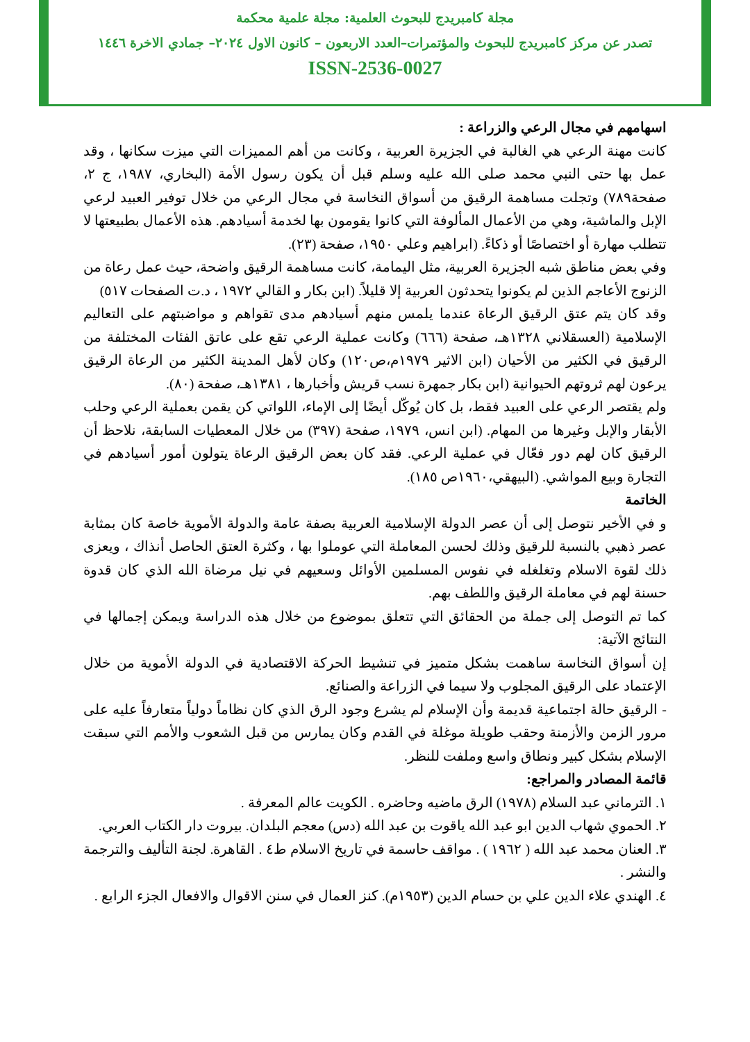مجلة كامبريدج للبحوث العلمية: مجلة علمية محكمة
تصدر عن مركز كامبريدج للبحوث والمؤتمرات–العدد الاربعون – كانون الاول ٢٠٢٤– جمادي الاخرة ١٤٤٦
ISSN-2536-0027
اسهامهم في مجال الرعي والزراعة :
كانت مهنة الرعي هي الغالبة في الجزيرة العربية ، وكانت من أهم المميزات التي ميزت سكانها ، وقد عمل بها حتى النبي محمد صلى الله عليه وسلم قبل أن يكون رسول الأمة (البخاري، ١٩٨٧، ج ٢، صفحة٧٨٩) وتجلت مساهمة الرقيق من أسواق النخاسة في مجال الرعي من خلال توفير العبيد لرعي الإبل والماشية، وهي من الأعمال المألوفة التي كانوا يقومون بها لخدمة أسيادهم. هذه الأعمال بطبيعتها لا تتطلب مهارة أو اختصاصًا أو ذكاءً. (ابراهيم وعلي ١٩٥٠، صفحة (٢٣).
وفي بعض مناطق شبه الجزيرة العربية، مثل اليمامة، كانت مساهمة الرقيق واضحة، حيث عمل رعاة من الزنوج الأعاجم الذين لم يكونوا يتحدثون العربية إلا قليلاً. (ابن بكار و القالي ١٩٧٢ ، د.ت الصفحات ٥١٧)
وقد كان يتم عتق الرقيق الرعاة عندما يلمس منهم أسيادهم مدى تقواهم و مواضبتهم على التعاليم الإسلامية (العسقلاني ١٣٢٨هـ، صفحة (٦٦٦) وكانت عملية الرعي تقع على عاتق الفئات المختلفة من الرقيق في الكثير من الأحيان (ابن الاثير ١٩٧٩م،ص١٢٠) وكان لأهل المدينة الكثير من الرعاة الرقيق يرعون لهم ثروتهم الحيوانية (ابن بكار جمهرة نسب قريش وأخبارها ، ١٣٨١هـ، صفحة (٨٠).
ولم يقتصر الرعي على العبيد فقط، بل كان يُوكّل أيضًا إلى الإماء، اللواتي كن يقمن بعملية الرعي وحلب الأبقار والإبل وغيرها من المهام. (ابن انس، ١٩٧٩، صفحة (٣٩٧) من خلال المعطيات السابقة، نلاحظ أن الرقيق كان لهم دور فعّال في عملية الرعي. فقد كان بعض الرقيق الرعاة يتولون أمور أسيادهم في التجارة وبيع المواشي. (البيهقي،١٩٦٠ص ١٨٥).
الخاتمة
و في الأخير نتوصل إلى أن عصر الدولة الإسلامية العربية بصفة عامة والدولة الأموية خاصة كان بمثابة عصر ذهبي بالنسبة للرقيق وذلك لحسن المعاملة التي عوملوا بها ، وكثرة العتق الحاصل أنذاك ، ويعزى ذلك لقوة الاسلام وتغلغله في نفوس المسلمين الأوائل وسعيهم في نيل مرضاة الله الذي كان قدوة حسنة لهم في معاملة الرقيق واللطف بهم.
كما تم التوصل إلى جملة من الحقائق التي تتعلق بموضوع من خلال هذه الدراسة ويمكن إجمالها في النتائج الآتية:
إن أسواق النخاسة ساهمت بشكل متميز في تنشيط الحركة الاقتصادية في الدولة الأموية من خلال الإعتماد على الرقيق المجلوب ولا سيما في الزراعة والصنائع.
- الرقيق حالة اجتماعية قديمة وأن الإسلام لم يشرع وجود الرق الذي كان نظاماً دولياً متعارفاً عليه على مرور الزمن والأزمنة وحقب طويلة موغلة في القدم وكان يمارس من قبل الشعوب والأمم التي سبقت الإسلام بشكل كبير ونطاق واسع وملفت للنظر.
قائمة المصادر والمراجع:
١. الترماني عبد السلام (١٩٧٨) الرق ماضيه وحاضره . الكويت عالم المعرفة .
٢. الحموي شهاب الدين ابو عبد الله ياقوت بن عبد الله (دس) معجم البلدان. بيروت دار الكتاب العربي.
٣. العنان محمد عبد الله ( ١٩٦٢ ) . مواقف حاسمة في تاريخ الاسلام ط٤ . القاهرة. لجنة التأليف والترجمة والنشر .
٤. الهندي علاء الدين علي بن حسام الدين (١٩٥٣م). كنز العمال في سنن الاقوال والافعال الجزء الرابع .